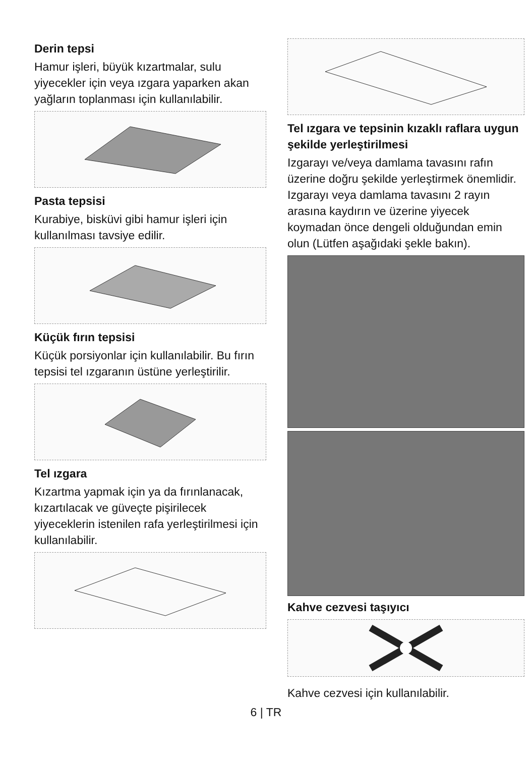Derin tepsi
Hamur işleri, büyük kızartmalar, sulu yiyecekler için veya ızgara yaparken akan yağların toplanması için kullanılabilir.
Pasta tepsisi
Kurabiye, bisküvi gibi hamur işleri için kullanılması tavsiye edilir.
Küçük fırın tepsisi
Küçük porsiyonlar için kullanılabilir. Bu fırın tepsisi tel ızgaranın üstüne yerleştirilir.
Tel ızgara
Kızartma yapmak için ya da fırınlanacak, kızartılacak ve güveçte pişirilecek yiyeceklerin istenilen rafa yerleştirilmesi için kullanılabilir.
Tel ızgara ve tepsinin kızaklı raflara uygun şekilde yerleştirilmesi
Izgarayı ve/veya damlama tavasını rafın üzerine doğru şekilde yerleştirmek önemlidir. Izgarayı veya damlama tavasını 2 rayın arasına kaydırın ve üzerine yiyecek koymadan önce dengeli olduğundan emin olun (Lütfen aşağıdaki şekle bakın).
Kahve cezvesi taşıyıcı
Kahve cezvesi için kullanılabilir.
6 | TR